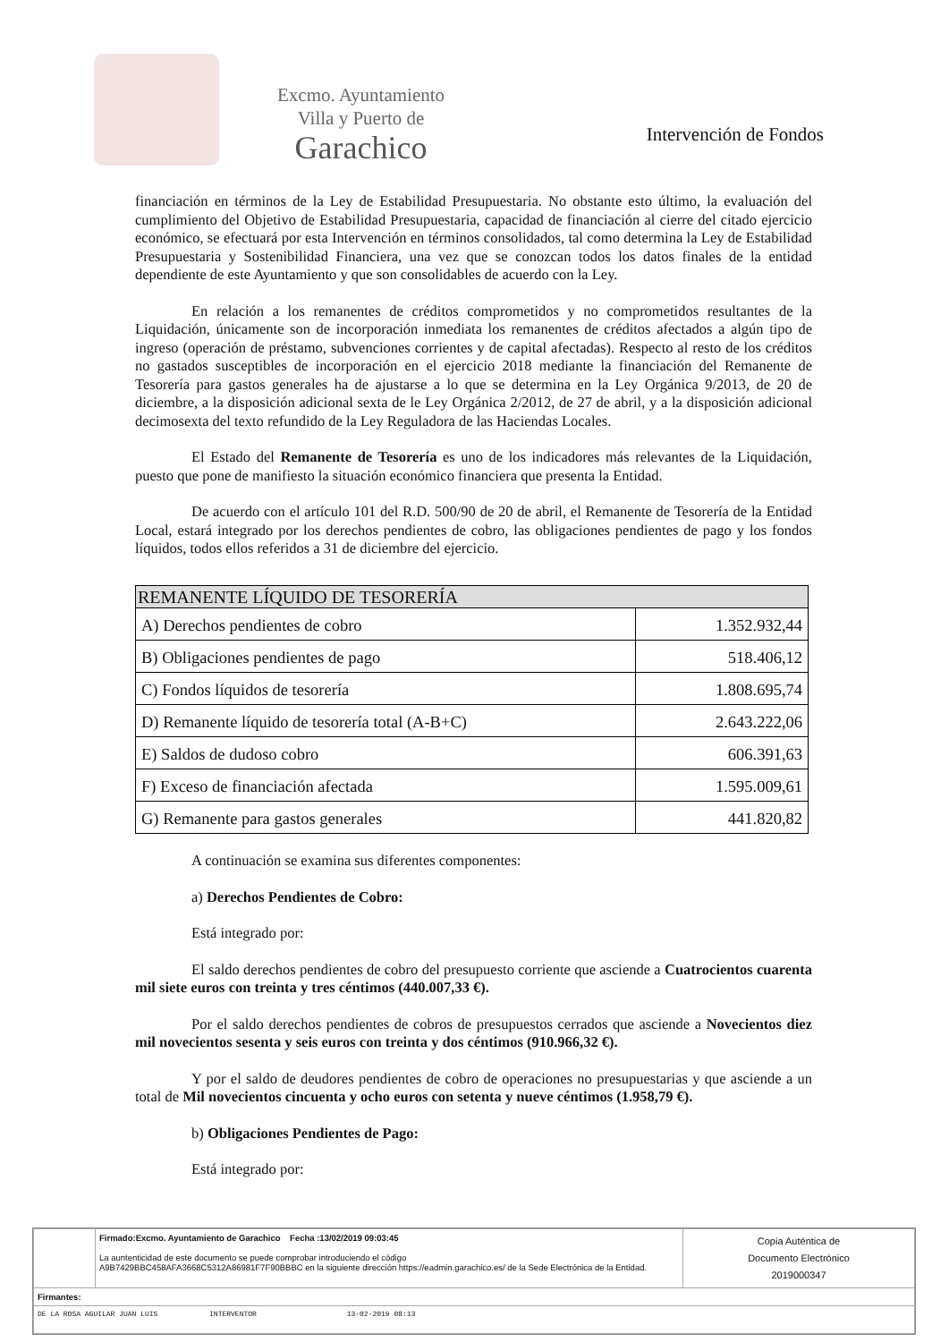Excmo. Ayuntamiento
Villa y Puerto de
Garachico
Intervención de Fondos
financiación en términos de la Ley de Estabilidad Presupuestaria. No obstante esto último, la evaluación del cumplimiento del Objetivo de Estabilidad Presupuestaria, capacidad de financiación al cierre del citado ejercicio económico, se efectuará por esta Intervención en términos consolidados, tal como determina la Ley de Estabilidad Presupuestaria y Sostenibilidad Financiera, una vez que se conozcan todos los datos finales de la entidad dependiente de este Ayuntamiento y que son consolidables de acuerdo con la Ley.
En relación a los remanentes de créditos comprometidos y no comprometidos resultantes de la Liquidación, únicamente son de incorporación inmediata los remanentes de créditos afectados a algún tipo de ingreso (operación de préstamo, subvenciones corrientes y de capital afectadas). Respecto al resto de los créditos no gastados susceptibles de incorporación en el ejercicio 2018 mediante la financiación del Remanente de Tesorería para gastos generales ha de ajustarse a lo que se determina en la Ley Orgánica 9/2013, de 20 de diciembre, a la disposición adicional sexta de le Ley Orgánica 2/2012, de 27 de abril, y a la disposición adicional decimosexta del texto refundido de la Ley Reguladora de las Haciendas Locales.
El Estado del Remanente de Tesorería es uno de los indicadores más relevantes de la Liquidación, puesto que pone de manifiesto la situación económico financiera que presenta la Entidad.
De acuerdo con el artículo 101 del R.D. 500/90 de 20 de abril, el Remanente de Tesorería de la Entidad Local, estará integrado por los derechos pendientes de cobro, las obligaciones pendientes de pago y los fondos líquidos, todos ellos referidos a 31 de diciembre del ejercicio.
| REMANENTE LÍQUIDO DE TESORERÍA | |
| --- | --- |
| A) Derechos pendientes de cobro | 1.352.932,44 |
| B) Obligaciones pendientes de pago | 518.406,12 |
| C) Fondos líquidos de tesorería | 1.808.695,74 |
| D) Remanente líquido de tesorería total (A-B+C) | 2.643.222,06 |
| E) Saldos de dudoso cobro | 606.391,63 |
| F) Exceso de financiación afectada | 1.595.009,61 |
| G) Remanente para gastos generales | 441.820,82 |
A continuación se examina sus diferentes componentes:
a) Derechos Pendientes de Cobro:
Está integrado por:
El saldo derechos pendientes de cobro del presupuesto corriente que asciende a Cuatrocientos cuarenta mil siete euros con treinta y tres céntimos (440.007,33 €).
Por el saldo derechos pendientes de cobros de presupuestos cerrados que asciende a Novecientos diez mil novecientos sesenta y seis euros con treinta y dos céntimos (910.966,32 €).
Y por el saldo de deudores pendientes de cobro de operaciones no presupuestarias y que asciende a un total de Mil novecientos cincuenta y ocho euros con setenta y nueve céntimos (1.958,79 €).
b) Obligaciones Pendientes de Pago:
Está integrado por:
| | Firmado:Excmo. Ayuntamiento de Garachico Fecha :13/02/2019 09:03:45 La auntenticidad de este documento se puede comprobar introduciendo el código A9B7429BBC458AFA3668C5312A86981F7F90BBBC en la siguiente dirección https://eadmin.garachico.es/ de la Sede Electrónica de la Entidad. | Copia Auténtica de Documento Electrónico 2019000347 |
| Firmantes: | | |
| DE LA ROSA AGUILAR JUAN LUIS INTERVENTOR 13-02-2019 08:13 | | |